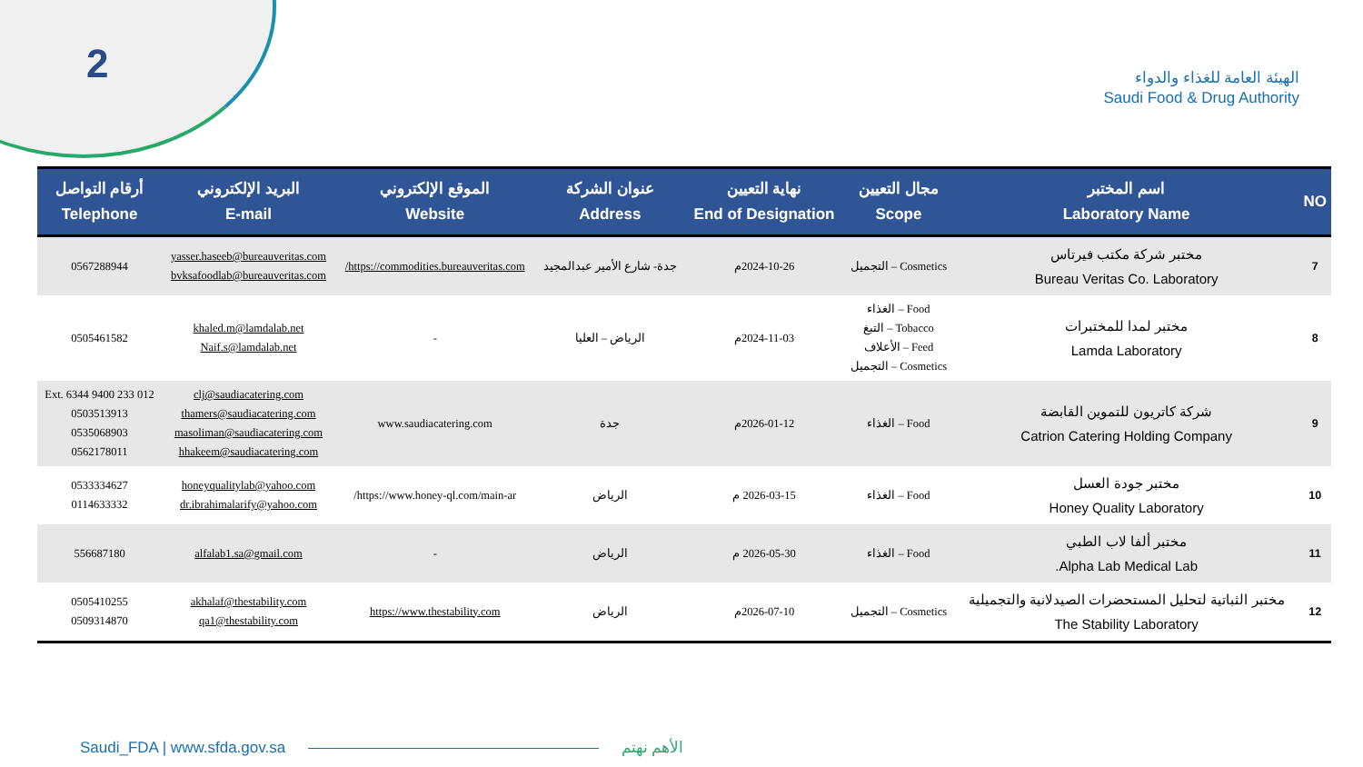2
الهيئة العامة للغذاء والدواء
Saudi Food & Drug Authority
| NO | اسم المختبر Laboratory Name | مجال التعيين Scope | نهاية التعيين End of Designation | عنوان الشركة Address | الموقع الإلكتروني Website | البريد الإلكتروني E-mail | أرقام التواصل Telephone |
| --- | --- | --- | --- | --- | --- | --- | --- |
| 7 | مختبر شركة مكتب فيرتاس Bureau Veritas Co. Laboratory | Cosmetics – التجميل | 2024-10-26م | جدة- شارع الأمير عبدالمجيد | https://commodities.bureauveritas.com/ | yasser.haseeb@bureauveritas.com bvksafoodlab@bureauveritas.com | 0567288944 |
| 8 | مختبر لمدا للمختبرات Lamda Laboratory | Food – الغذاء Tobacco – التبغ Feed – الأعلاف Cosmetics – التجميل | 2024-11-03م | الرياض – العليا | - | khaled.m@lamdalab.net Naif.s@lamdalab.net | 0505461582 |
| 9 | شركة كاتريون للتموين القابضة Catrion Catering Holding Company | Food – الغذاء | 2026-01-12م | جدة | www.saudiacatering.com | clj@saudiacatering.com thamers@saudiacatering.com masoliman@saudiacatering.com hhakeem@saudiacatering.com | 012 233 9400 Ext. 6344 0503513913 0535068903 0562178011 |
| 10 | مختبر جودة العسل Honey Quality Laboratory | Food – الغذاء | 2026-03-15 م | الرياض | https://www.honey-ql.com/main-ar/ | honeyqualitylab@yahoo.com dr.ibrahimalarify@yahoo.com | 0533334627 0114633332 |
| 11 | مختبر ألفا لاب الطبي Alpha Lab Medical Lab. | Food – الغذاء | 2026-05-30 م | الرياض | - | alfalab1.sa@gmail.com | 556687180 |
| 12 | مختبر الثباتية لتحليل المستحضرات الصيدلانية والتجميلية The Stability Laboratory | Cosmetics – التجميل | 2026-07-10م | الرياض | https://www.thestability.com | akhalaf@thestability.com qa1@thestability.com | 0505410255 0509314870 |
Saudi_FDA | www.sfda.gov.sa الأهم نهتم